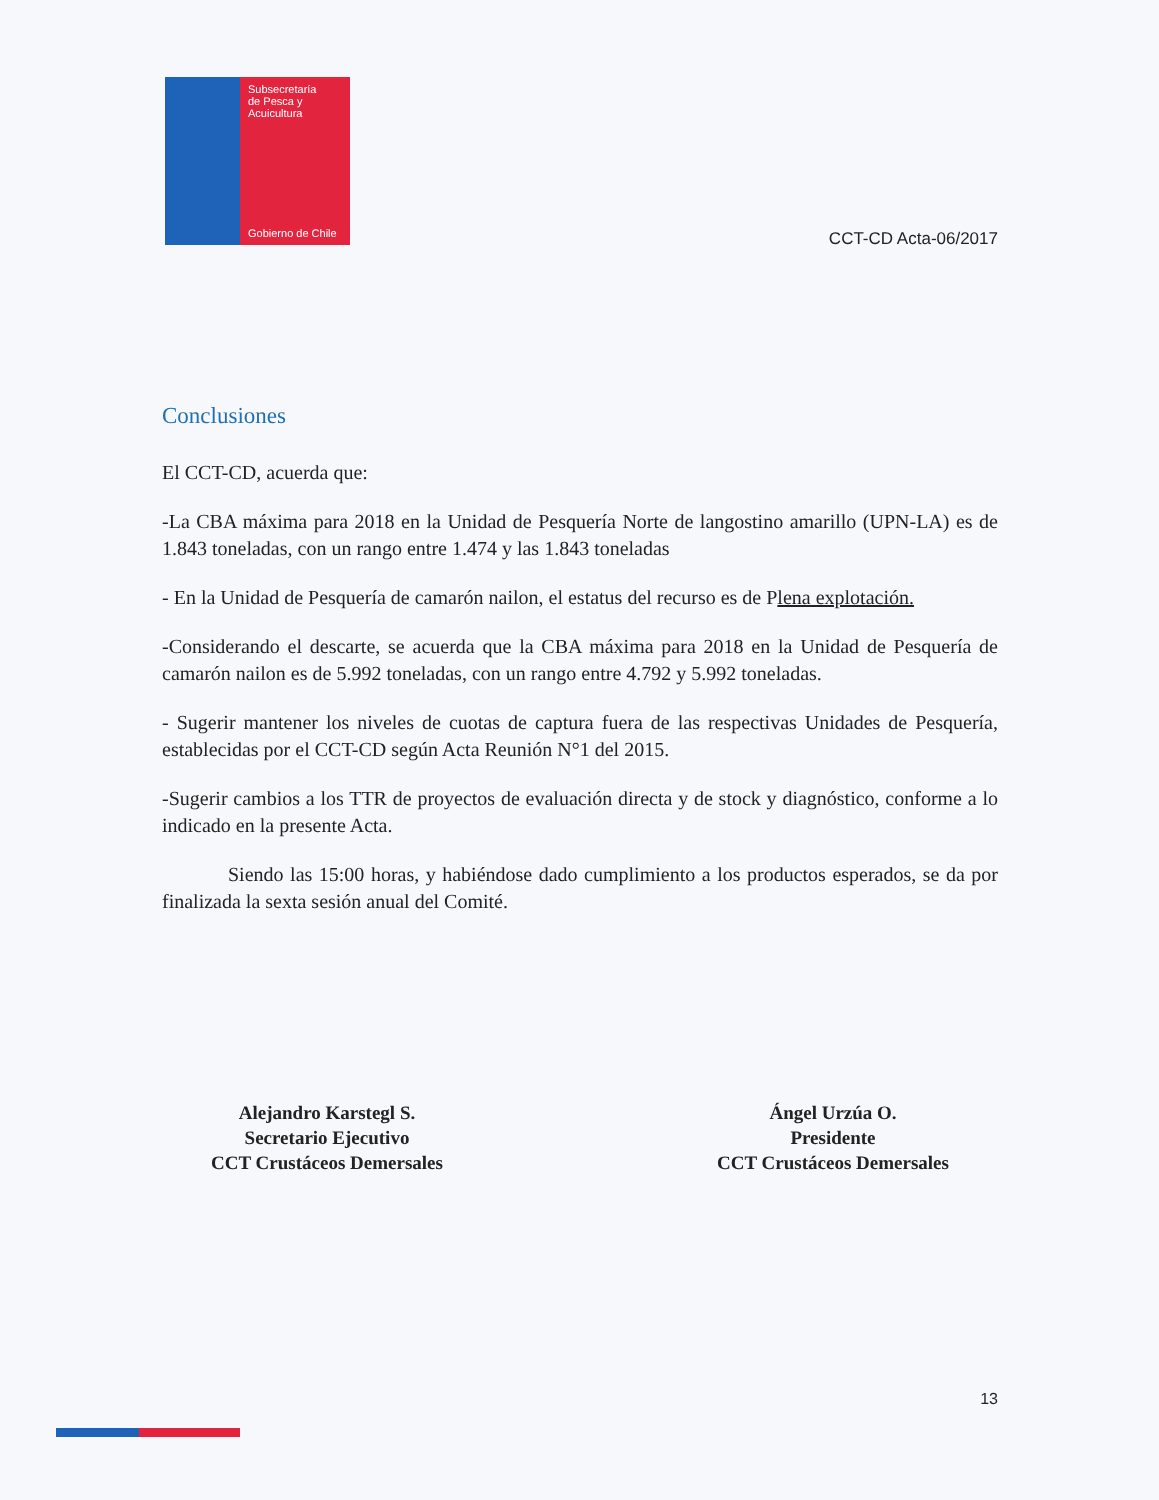Subsecretaría
de Pesca y
Acuicultura
Gobierno de Chile
CCT-CD Acta-06/2017
Conclusiones
El CCT-CD, acuerda que:
-La CBA máxima para 2018 en la Unidad de Pesquería Norte de langostino amarillo (UPN-LA) es de 1.843 toneladas, con un rango entre 1.474 y las 1.843 toneladas
- En la Unidad de Pesquería de camarón nailon, el estatus del recurso es de Plena explotación.
-Considerando el descarte, se acuerda que la CBA máxima para 2018 en la Unidad de Pesquería de camarón nailon es de 5.992 toneladas, con un rango entre 4.792 y 5.992 toneladas.
- Sugerir mantener los niveles de cuotas de captura fuera de las respectivas Unidades de Pesquería, establecidas por el CCT-CD según Acta Reunión N°1 del 2015.
-Sugerir cambios a los TTR de proyectos de evaluación directa y de stock y diagnóstico, conforme a lo indicado en la presente Acta.
Siendo las 15:00 horas, y habiéndose dado cumplimiento a los productos esperados, se da por finalizada la sexta sesión anual del Comité.
Alejandro Karstegl S.
Secretario Ejecutivo
CCT Crustáceos Demersales
Ángel Urzúa O.
Presidente
CCT Crustáceos Demersales
13